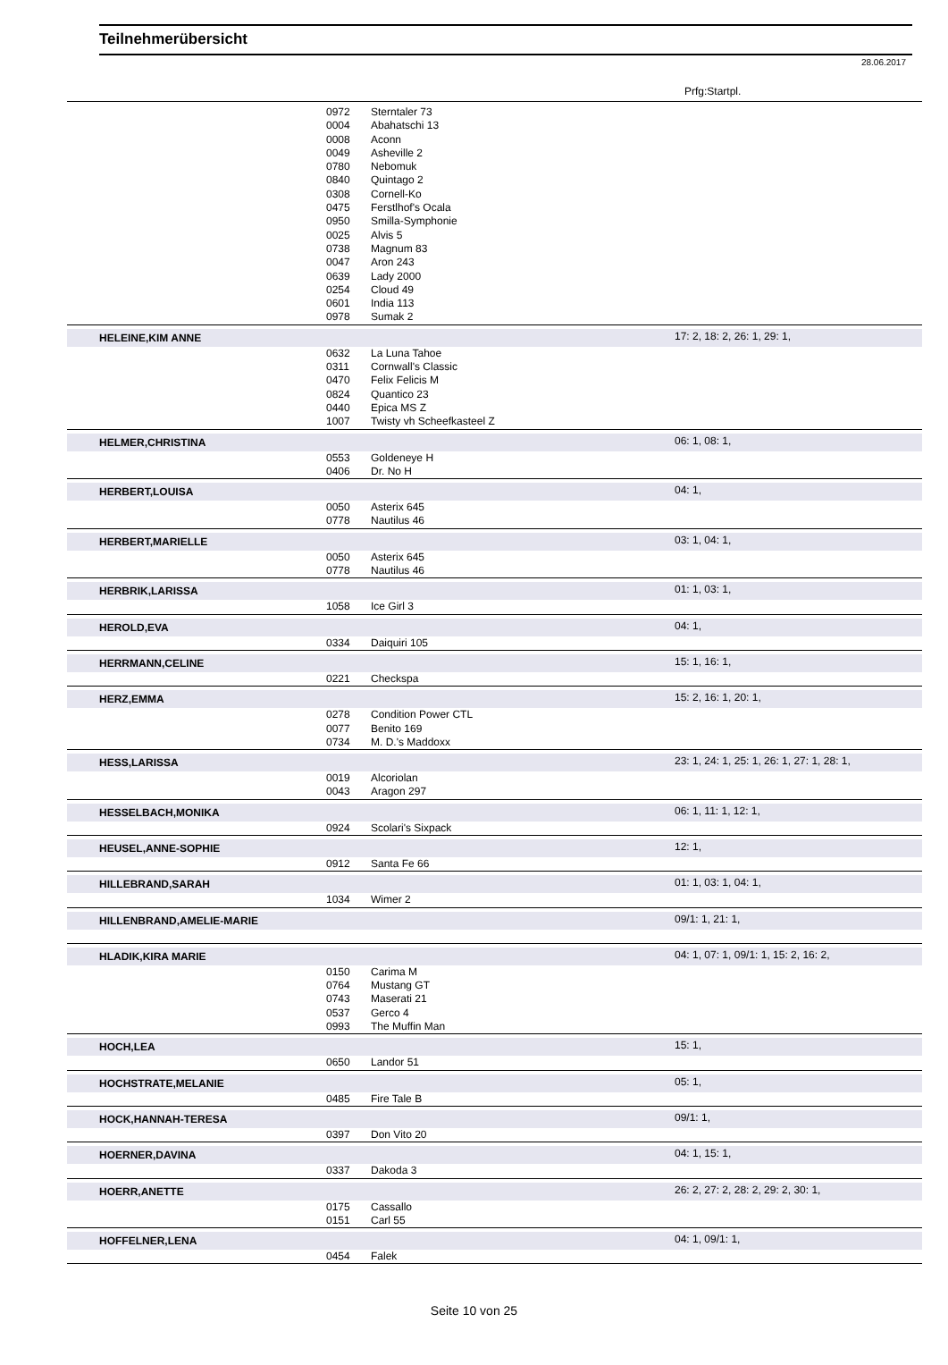Teilnehmerübersicht
28.06.2017
Prfg:Startpl.
| | 0972 | Sterntaler 73 | |
| | 0004 | Abahatschi 13 | |
| | 0008 | Aconn | |
| | 0049 | Asheville 2 | |
| | 0780 | Nebomuk | |
| | 0840 | Quintago 2 | |
| | 0308 | Cornell-Ko | |
| | 0475 | Ferstlhof's Ocala | |
| | 0950 | Smilla-Symphonie | |
| | 0025 | Alvis 5 | |
| | 0738 | Magnum 83 | |
| | 0047 | Aron 243 | |
| | 0639 | Lady 2000 | |
| | 0254 | Cloud 49 | |
| | 0601 | India 113 | |
| | 0978 | Sumak 2 | |
| HELEINE,KIM ANNE | | | 17: 2, 18: 2, 26: 1, 29: 1, |
| | 0632 | La Luna Tahoe | |
| | 0311 | Cornwall's Classic | |
| | 0470 | Felix Felicis M | |
| | 0824 | Quantico 23 | |
| | 0440 | Epica MS Z | |
| | 1007 | Twisty vh Scheefkasteel Z | |
| HELMER,CHRISTINA | | | 06: 1, 08: 1, |
| | 0553 | Goldeneye H | |
| | 0406 | Dr. No H | |
| HERBERT,LOUISA | | | 04: 1, |
| | 0050 | Asterix 645 | |
| | 0778 | Nautilus 46 | |
| HERBERT,MARIELLE | | | 03: 1, 04: 1, |
| | 0050 | Asterix 645 | |
| | 0778 | Nautilus 46 | |
| HERBRIK,LARISSA | | | 01: 1, 03: 1, |
| | 1058 | Ice Girl 3 | |
| HEROLD,EVA | | | 04: 1, |
| | 0334 | Daiquiri 105 | |
| HERRMANN,CELINE | | | 15: 1, 16: 1, |
| | 0221 | Checkspa | |
| HERZ,EMMA | | | 15: 2, 16: 1, 20: 1, |
| | 0278 | Condition Power CTL | |
| | 0077 | Benito 169 | |
| | 0734 | M. D.'s Maddoxx | |
| HESS,LARISSA | | | 23: 1, 24: 1, 25: 1, 26: 1, 27: 1, 28: 1, |
| | 0019 | Alcoriolan | |
| | 0043 | Aragon 297 | |
| HESSELBACH,MONIKA | | | 06: 1, 11: 1, 12: 1, |
| | 0924 | Scolari's Sixpack | |
| HEUSEL,ANNE-SOPHIE | | | 12: 1, |
| | 0912 | Santa Fe 66 | |
| HILLEBRAND,SARAH | | | 01: 1, 03: 1, 04: 1, |
| | 1034 | Wimer 2 | |
| HILLENBRAND,AMELIE-MARIE | | | 09/1: 1, 21: 1, |
| HLADIK,KIRA MARIE | | | 04: 1, 07: 1, 09/1: 1, 15: 2, 16: 2, |
| | 0150 | Carima M | |
| | 0764 | Mustang GT | |
| | 0743 | Maserati 21 | |
| | 0537 | Gerco 4 | |
| | 0993 | The Muffin Man | |
| HOCH,LEA | | | 15: 1, |
| | 0650 | Landor 51 | |
| HOCHSTRATE,MELANIE | | | 05: 1, |
| | 0485 | Fire Tale B | |
| HOCK,HANNAH-TERESA | | | 09/1: 1, |
| | 0397 | Don Vito 20 | |
| HOERNER,DAVINA | | | 04: 1, 15: 1, |
| | 0337 | Dakoda 3 | |
| HOERR,ANETTE | | | 26: 2, 27: 2, 28: 2, 29: 2, 30: 1, |
| | 0175 | Cassallo | |
| | 0151 | Carl 55 | |
| HOFFELNER,LENA | | | 04: 1, 09/1: 1, |
| | 0454 | Falek | |
Seite 10 von 25